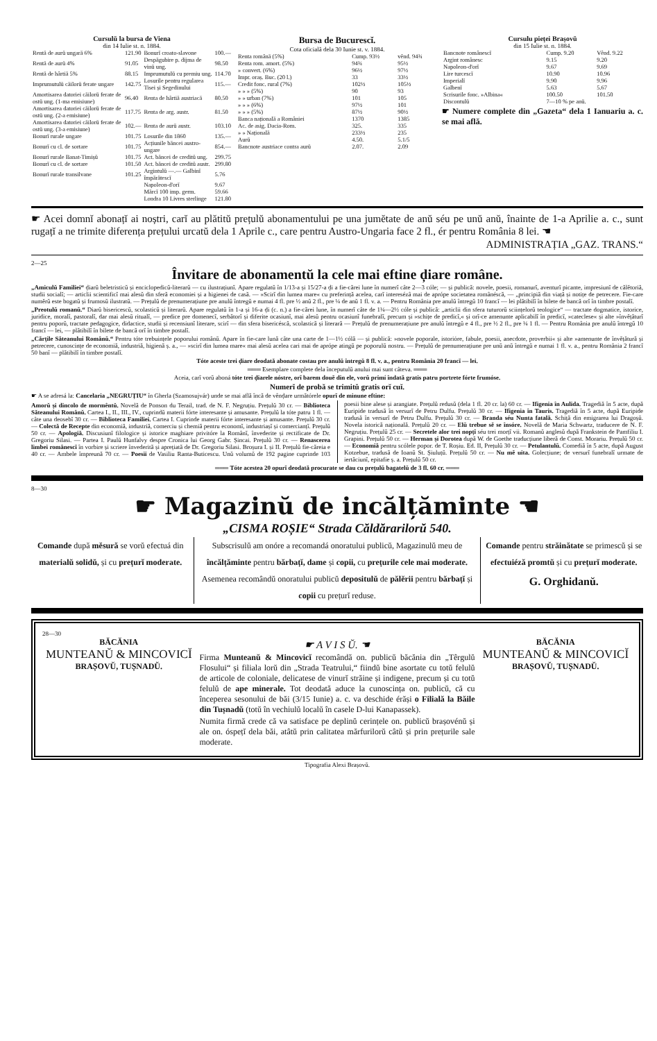Cursulŭ la bursa de Viena
din 14 Iulie st. n. 1884.
| Rentă de aurŭ ungară 6% | 121.90 | Bonurĭ croato-slavone | 100.— |
| Rentă de aurŭ 4% | 91.05 | Despăgubire p. dijma de vinŭ ung. | 98.50 |
| Rentă de hârtiă 5% | 88.15 | Imprumutulŭ cu premiu ung. | 114.70 |
| Imprumutulŭ căilorŭ ferate ungare | 142.75 | Losurile pentru regularea Tisei și Segedinului | 115.— |
| Amortisarea datoriei căilorŭ ferate de ostŭ ung. (1-ma emisiune) | 96.40 | Renta de hârtiă austriacă | 80.50 |
| Amortisarea datoriei căilorŭ ferate de ostŭ ung. (2-a emisiune) | 117.75 | Renta de arg. austr. | 81.50 |
| Amortisarea datoriei căilorŭ ferate de ostŭ ung. (3-a emisiune) | 102.— | Renta de aurŭ austr. | 103.10 |
| Bonurĭ rurale ungare | 101.75 | Losurile din 1860 | 135.— |
| Bonurĭ cu cl. de sortare | 101.75 | Acțiunile băncei austro-ungare | 854.— |
| Bonurĭ rurale Banat-Timișŭ | 101.75 | Act. băncei de creditŭ ung. | 299.75 |
| Bonurĭ cu cl. de sortare | 101.50 | Act. băncei de creditŭ austr. | 299.80 |
| Bonurĭ rurale transilvane | 101.25 | Argintulŭ —.— Galbinĭ împărătescĭ | 5.76 |
| | | Napoleon-d'orĭ | 9.67 |
| | | Mărcĭ 100 imp. germ. | 59.66 |
| | | Londra 10 Livres sterlinge | 121.80 |
Bursa de Bucurescĭ.
Cota oficială dela 30 Iunie st. v. 1884.
| Renta română (5%) | Cump. 93½ | vênd. 94¾ |
| Renta rom. amort. (5%) | 94¾ | 95½ |
| » convert. (6%) | 96½ | 97½ |
| Impr. oraș. Buc. (20 l.) | 33 | 33½ |
| Credit fonc. rural (7%) | 102½ | 105½ |
| » » » (5%) | 90 | 93 |
| » » urban (7%) | 101 | 105 |
| » » » (6%) | 97½ | 101 |
| » » » (5%) | 87½ | 90½ |
| Banca națională a României | 1370 | 1385 |
| Ac. de asig. Dacia-Rom. | 325. | 335 |
| » » Națională | 233½ | 235 |
| Aurŭ | 4.50. | 5.1/5 |
| Bancnote austriace contra aurŭ | 2.07. | 2.09 |
Cursulu pieței Brașovŭ
din 15 Iulie st. n. 1884.
| Bancnote românescĭ | Cump. 9.20 | Vênd. 9.22 |
| Argint românesc | 9.15 | 9.20 |
| Napoleon-d'orĭ | 9.67 | 9.69 |
| Lire turcescĭ | 10.90 | 10.96 |
| Imperialĭ | 9.90 | 9.96 |
| Galbenĭ | 5.63 | 5.67 |
| Scrisurile fonc. »Albina« | 100.50 | 101.50 |
| Discontulŭ | 7—10 % pe anŭ. | |
☛ Numere complete din „Gazeta“ dela 1 Ianuariu a. c. se mai află.
☛ Acei domnĭ abonațĭ ai noștri, carĭ au plătitŭ prețulŭ abonamentului pe una jumĕtate de anŭ séu pe unŭ anŭ, înainte de 1-a Aprilie a. c., sunt rugațĭ a ne trimite diferența prețului urcatŭ dela 1 Aprile c., care pentru Austro-Ungaria face 2 fl., ér pentru România 8 lei. ☚
ADMINISTRAȚIA „GAZ. TRANS.“
2—25
Învitare de abonamentŭ la cele mai eftine ḑiare române.
„Amiculŭ Familiei“ ḑiarŭ beletristicŭ și enciclopedicŭ-literarŭ — cu ilustrațiunĭ. Apare regulatŭ în 1/13-a și 15/27-a ḑi a fie-cărei lune în numerĭ câte 2—3 cóle; — și publică: novele, poesii, romanurĭ, aventurĭ picante, impresiunĭ de călĕtoriă, studii socialĭ; — articlii scientificĭ mai alesŭ din sferă economiei și a higienei de casă. — »Scirĭ din lumea mare« cu preferință acelea, carĭ interesézâ mai de aprópe societatea românéscă, — „principiă din viață și notițe de petrecere. Fie-care numĕrŭ este bogatŭ și frumosŭ ilustratŭ. — Prețulŭ de prenumerațiune pre anulŭ întregŭ e numai 4 fl. pre ½ anŭ 2 fl., pre ¼ de anŭ 1 fl. v. a. — Pentru România pre anulŭ întregŭ 10 francĭ — lei plătibilĭ în bilete de bancă orĭ în timbre postalĭ.
„Preotulŭ romanŭ.“ Diarŭ bisericescŭ, scolasticŭ și literarŭ. Apare regulatŭ în 1-a și 16-a ḑi (c. n.) a fie-cărei lune, în numerĭ câte de 1¼—2½ cóle și publică: „articlii din sfera tuturorŭ sciințelorŭ teologice“ — tractate dogmatice, istorice, juridice, moralĭ, pastoralĭ, dar mai alesŭ ritualĭ, — predice pre domenecĭ, serbătorĭ și diferite ocasiunĭ, mai alesŭ pentru ocasiunĭ funebralĭ, precum și »schițe de predicĭ,« și orĭ-ce amenunte aplicabilĭ în predicĭ, »cateclese« și alte »învĕțăturĭ pentru poporŭ, tractate pedagogice, didactice, studii și recensiunĭ literare, scirĭ — din sfera bisericéscă, scolastică și literară — Prețulŭ de prenumerațiune pre anulŭ întregŭ e 4 fl., pre ½ 2 fl., pre ¼ 1 fl. — Pentru România pre anulŭ întregŭ 10 francĭ — lei, — plătibilĭ în bilete de bancă orĭ în timbre postalĭ.
„Cărțile Săteanului Românŭ.“ Pentru tóte trebuințele poporului românŭ. Apare în fie-care lună câte una carte de 1—1½ cólă — și publică: »novele poporale, istoriόre, fabule, poesii, anecdote, proverbii« și alte »amenunte de învĕțătură și petrecere, cunoscințe de economiă, industriă, higienă ș. a., — »scirĭ din lumea mare« mai alesŭ acelea cari mai de aprópe atingŭ pe poporulŭ nostru. — Prețulŭ de prenumerațiune pre unŭ anŭ întregŭ e numai 1 fl. v. a., pentru România 2 francĭ 50 banĭ — plătibilĭ în timbre postalĭ.
Tóte aceste trei ḑiare deodată abonate costau pre anulŭ întregŭ 8 fl. v. a., pentru România 20 francĭ — lei.
═══ Esemplare complete dela începutulŭ anului mai sunt câteva. ═══
Aceia, carĭ vorŭ aboná tóte trei ḑiarele nóstre, orĭ barem douĕ din ele, vorŭ primí îndată gratis patru portrete fórte frumóse.
Numerĭ de probă se trimitŭ gratis orĭ cuĭ.
☛ A se adresá la: Cancelaria „NEGRUȚIU“ în Gherla (Szamosujvár) unde se mai află încă de vênḑare următórele opurĭ de minune eftine:
Amorŭ și dincolo de mormêntŭ. Novelă de Ponson du Terail, trad. de N. F. Negruțiu. Prețulŭ 30 cr. — Biblioteca Săteanului Românŭ. Cartea I., II., III., IV., cuprindŭ materii fórte interesante și amusante. Prețulŭ la tóte patru 1 fl. — câte una deosebĭ 30 cr. — Biblioteca Familiei. Cartea I. Cuprinde materii fórte interesante și amusante. Prețulŭ 30 cr. — Colectă de Recepte din economiă, industriă, comerciu și chemiă pentru economĭ, industriașĭ și comercianțĭ. Prețulŭ 50 cr. — Apologiă. Discusiunĭ filologice și istorice maghiare privitóre la Românĭ, învederite și rectificate de Dr. Gregoriu Silasi. — Partea I. Paulŭ Hunfalvy despre Cronica lui Georg Gabr. Șincai. Prețulŭ 30 cr. — Renascerea limbei românescĭ în vorbire și scriere învederită și aprețiată de Dr. Gregoriu Silasi. Broșura I. și II. Prețulŭ fie-căreia e 40 cr. — Ambele împreună 70 cr. — Poesii de Vasiliu Ranta-Buticescu. Unŭ volumŭ de 192 pagine cuprinde 103 poesii bine alese și arangiate. Prețulŭ redusŭ (dela 1 fl. 20 cr. la) 60 cr. — Ifigenia în Aulida. Tragediă în 5 acte, după Euripide tradusă în versurĭ de Petru Dulfu. Prețulŭ 30 cr. — Ifigenia în Tauris. Tragediă în 5 acte, după Euripide tradusă în versurĭ de Petru Dulfu. Prețulŭ 30 cr. — Branda séu Nunta fatală. Schiță din emigrarea lui Dragoșŭ. Novela istorică națională. Prețulŭ 20 cr. — Elŭ trebue sĕ se însóre. Novelă de Maria Schwartz, traducere de N. F. Negruțiu. Prețulŭ 25 cr. — Secretele alor trei nopțĭ séu trei morțĭ vii. Romanŭ anglesŭ după Frankstein de Pamfiliu I. Grapini. Prețulŭ 50 cr. — Herman și Dorotea după W. de Goethe traducțiune liberă de Const. Morariu. Prețulŭ 50 cr. — Economiă pentru scólele popor. de T. Roșiu. Ed. II, Prețulŭ 30 cr. — Petulantulŭ. Comediă în 5 acte, după August Kotzebue, tradusă de Ioanŭ St. Șiuluțŭ. Prețulŭ 50 cr. — Nu mĕ uita. Golecțiune; de versurĭ funebralĭ urmate de iertăciunĭ, epitafie ș. a. Prețulŭ 50 cr.
═══ Tóte acestea 20 opurĭ deodată procurate se dau cu prețulŭ bagatelŭ de 3 fl. 60 cr. ═══
8—30
☛ Magazinŭ de incălțăminte ☚
„CISMA ROȘIE“ Strada Căldărarilorŭ 540.
Comande după mĕsură se vorŭ efectuá din materialŭ solidŭ, și cu prețurĭ moderate.
Subscrisulŭ am onóre a recomandá onoratului publicŭ, Magazinulŭ meu de încălțăminte pentru bărbațĭ, dame și copii, cu prețurile cele mai moderate.
Asemenea recomândŭ onoratului publicŭ depositulŭ de pălĕrii pentru bărbațĭ și copii cu prețurĭ reduse.
Comande pentru străinătate se primescŭ și se efectuiéză promtŭ și cu prețurĭ moderate.
G. Orghidanŭ.
28—30
BĂCĂNIA
MUNTEANŬ & MINCOVICĬ
BRAȘOVŬ, TUȘNADŬ.
☛ A V I S Ŭ. ☚
Firma Munteanŭ & Mincovicĭ recomândă on. publicŭ băcănia din „Têrgulŭ Flosului“ și filiala lorŭ din „Strada Teatrului,“ fiindŭ bine asortate cu totŭ felulŭ de articole de coloniale, delicatese de vinurĭ străine și indigene, precum și cu totŭ felulŭ de ape minerale. Tot deodată aduce la cunoscința on. publicŭ, că cu începerea sesonului de băi (3/15 Iunie) a. c. va deschide érăși o Filială la Băile din Tușnadŭ (totŭ în vechiulŭ localŭ în casele D-lui Kanapassek).
Numita firmă crede că va satisface pe deplinŭ cerințele on. publicŭ brașovénŭ și ale on. óspețĭ dela băi, atâtŭ prin calitatea mărfurilorŭ câtŭ și prin prețurile sale moderate.
BĂCĂNIA
MUNTEANŬ & MINCOVICĬ
BRAȘOVŬ, TUȘNADŬ.
Tipografia Alexi Brașovŭ.